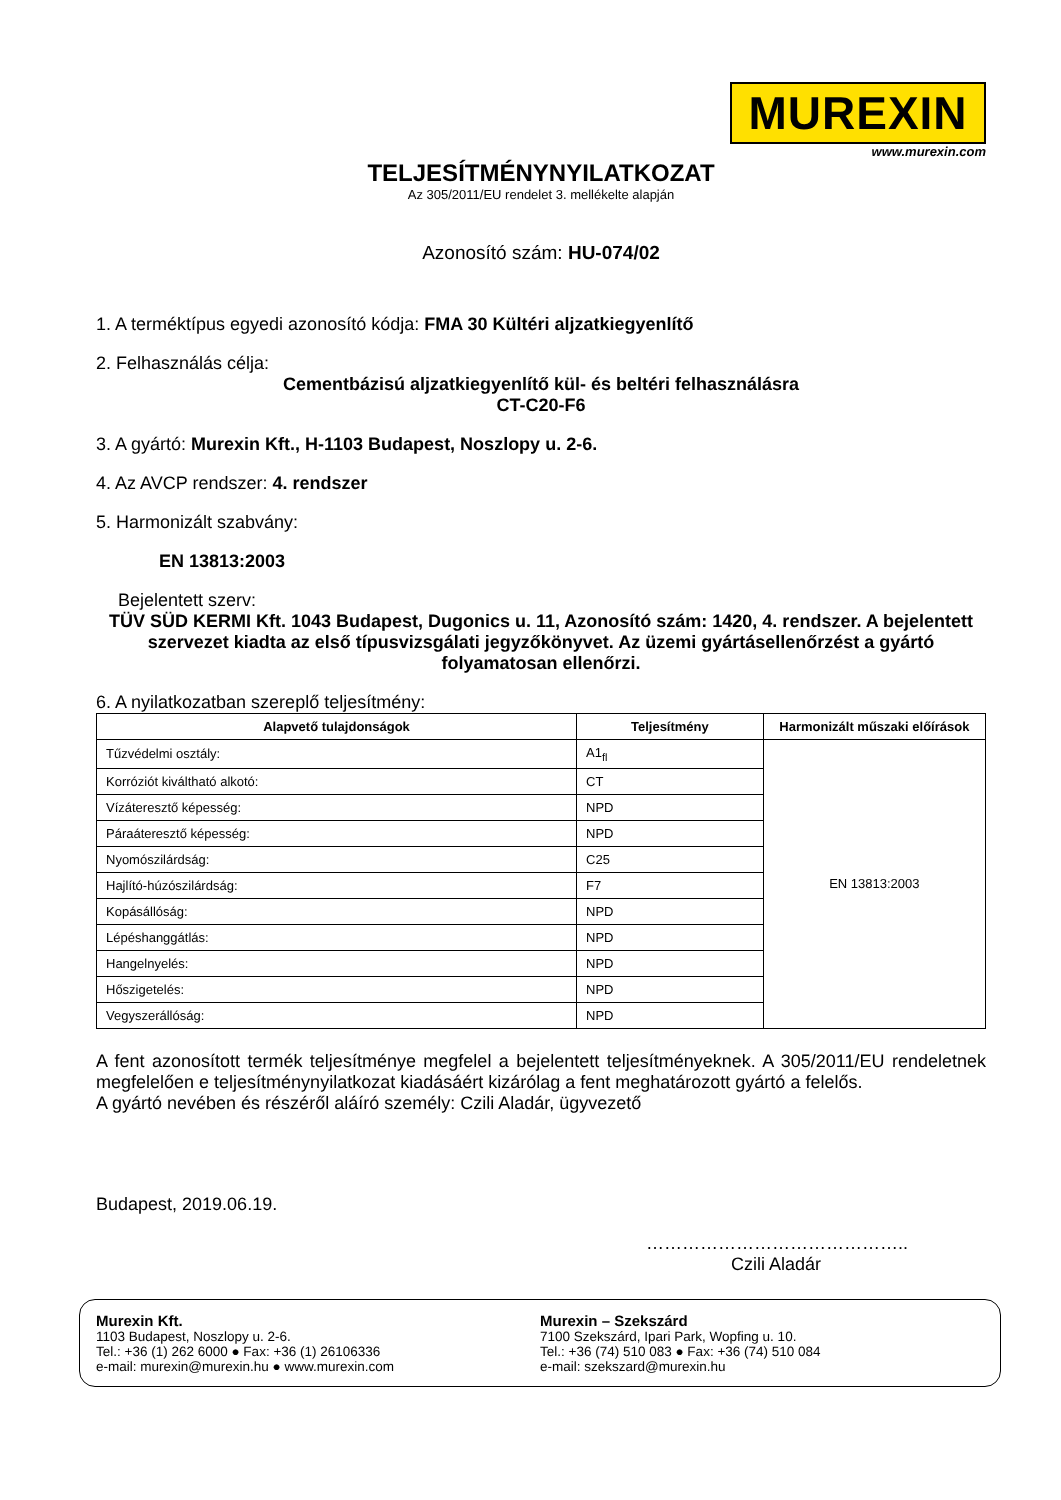MUREXIN
www.murexin.com
TELJESÍTMÉNYNYILATKOZAT
Az 305/2011/EU rendelet 3. mellékelte alapján
Azonosító szám: HU-074/02
1. A terméktípus egyedi azonosító kódja: FMA 30 Kültéri aljzatkiegyenlítő
2. Felhasználás célja:
Cementbázisú aljzatkiegyenlítő kül- és beltéri felhasználásra
CT-C20-F6
3. A gyártó: Murexin Kft., H-1103 Budapest, Noszlopy u. 2-6.
4. Az AVCP rendszer: 4. rendszer
5. Harmonizált szabvány:
EN 13813:2003
Bejelentett szerv:
TÜV SÜD KERMI Kft. 1043 Budapest, Dugonics u. 11, Azonosító szám: 1420, 4. rendszer. A bejelentett szervezet kiadta az első típusvizsgálati jegyzőkönyvet. Az üzemi gyártásellenőrzést a gyártó folyamatosan ellenőrzi.
6. A nyilatkozatban szereplő teljesítmény:
| Alapvető tulajdonságok | Teljesítmény | Harmonizált műszaki előírások |
| --- | --- | --- |
| Tűzvédelmi osztály: | A1<sub>fl</sub> | EN 13813:2003 |
| Korróziót kiváltható alkotó: | CT | |
| Vízáteresztő képesség: | NPD | |
| Páraáteresztő képesség: | NPD | |
| Nyomószilárdság: | C25 | |
| Hajlító-húzószilárdság: | F7 | |
| Kopásállóság: | NPD | |
| Lépéshanggátlás: | NPD | |
| Hangelnyelés: | NPD | |
| Hőszigetelés: | NPD | |
| Vegyszerállóság: | NPD | |
A fent azonosított termék teljesítménye megfelel a bejelentett teljesítményeknek. A 305/2011/EU rendeletnek megfelelően e teljesítménynyilatkozat kiadásáért kizárólag a fent meghatározott gyártó a felelős.
A gyártó nevében és részéről aláíró személy: Czili Aladár, ügyvezető
Budapest, 2019.06.19.
……………………………………..
Czili Aladár
Murexin Kft.
1103 Budapest, Noszlopy u. 2-6.
Tel.: +36 (1) 262 6000 ● Fax: +36 (1) 26106336
e-mail: murexin@murexin.hu ● www.murexin.com
Murexin – Szekszárd
7100 Szekszárd, Ipari Park, Wopfing u. 10.
Tel.: +36 (74) 510 083 ● Fax: +36 (74) 510 084
e-mail: szekszard@murexin.hu